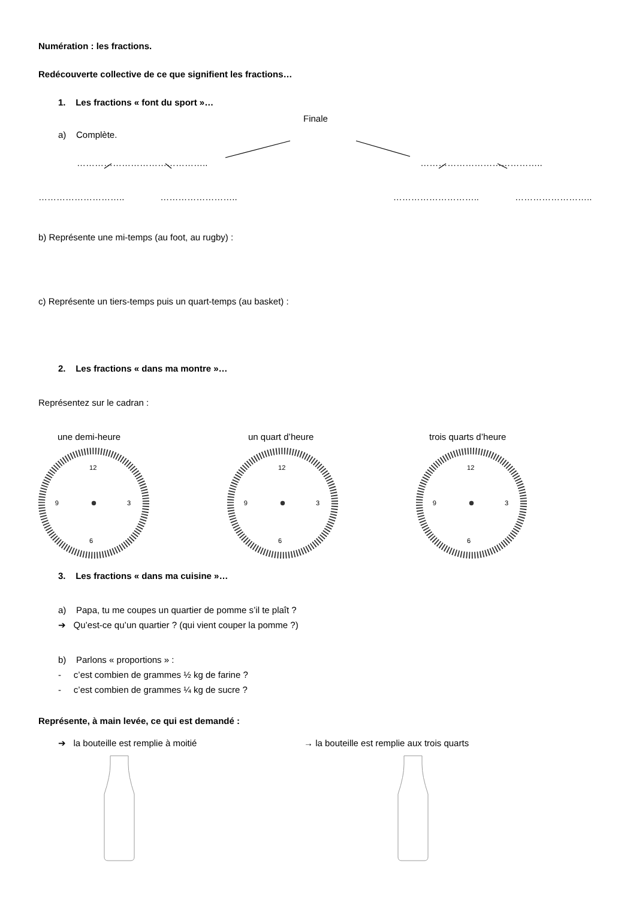Numération : les fractions.
Redécouverte collective de ce que signifient les fractions…
1. Les fractions « font du sport »…
Finale
a) Complète.
…………………………………….. …………………………………..
……………………….. …………………….. ……………………….. ……………………..
b) Représente une mi-temps (au foot, au rugby) :
c) Représente un tiers-temps puis un quart-temps (au basket) :
2. Les fractions « dans ma montre »…
Représentez sur le cadran :
une demi-heure un quart d’heure trois quarts d’heure
12
6
3
9
12
6
3
9
12
6
3
9
3. Les fractions « dans ma cuisine »…
a) Papa, tu me coupes un quartier de pomme s’il te plaît ?
➔ Qu’est-ce qu’un quartier ? (qui vient couper la pomme ?)
b) Parlons « proportions » :
- c’est combien de grammes ½ kg de farine ?
- c’est combien de grammes ¼ kg de sucre ?
Représente, à main levée, ce qui est demandé :
➔ la bouteille est remplie à moitié → la bouteille est remplie aux trois quarts